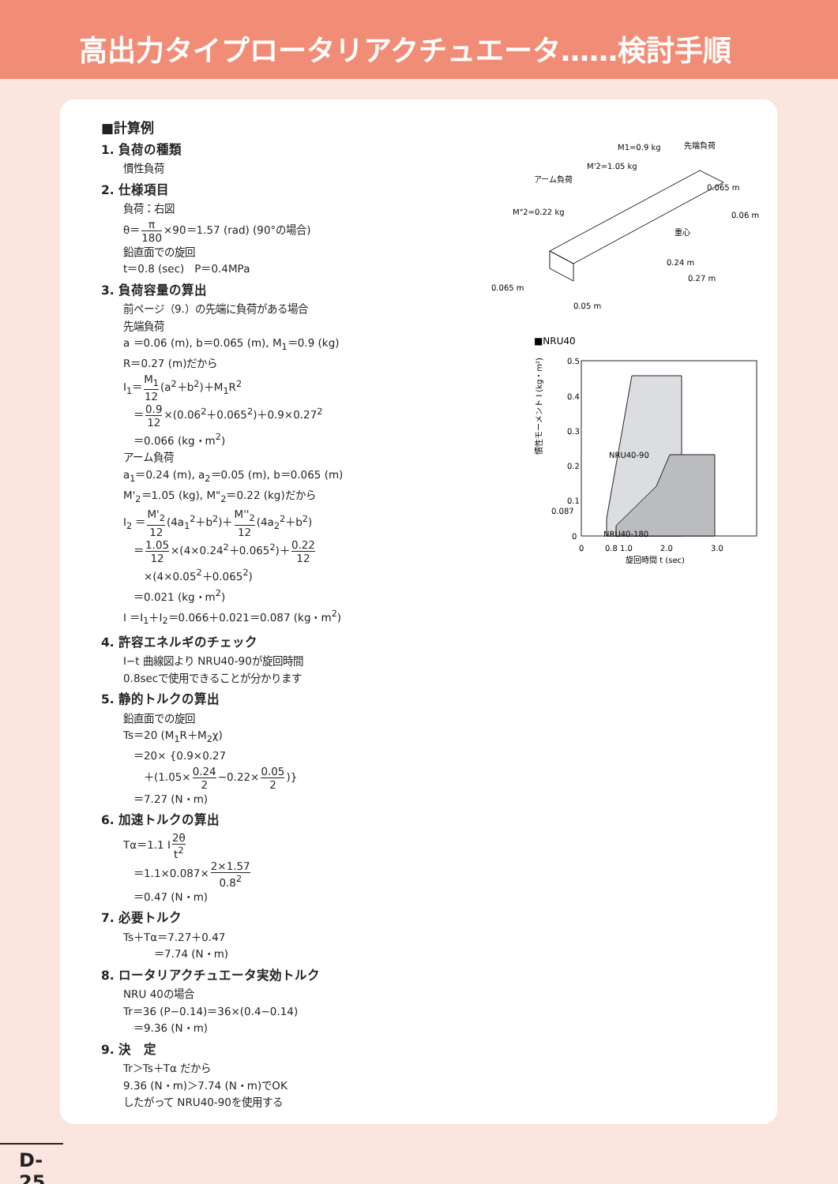高出力タイプロータリアクチュエータ……検討手順
■計算例
1. 負荷の種類
慣性負荷
2. 仕様項目
負荷：右図
θ＝π 180×90＝1.57 (rad) (90°の場合)
鉛直面での旋回
t＝0.8 (sec)　P＝0.4MPa
3. 負荷容量の算出
前ページ（9.）の先端に負荷がある場合
先端負荷
a ＝0.06 (m), b＝0.065 (m), M<sub>1</sub>＝0.9 (kg)
R＝0.27 (m)だから
I<sub>1</sub>＝M<sub>1</sub> 12(a<sup>2</sup>＋b<sup>2</sup>)＋M<sub>1</sub>R<sup>2</sup>
　＝0.9 12×(0.06<sup>2</sup>＋0.065<sup>2</sup>)＋0.9×0.27<sup>2</sup>
　＝0.066 (kg・m<sup>2</sup>)
アーム負荷
a<sub>1</sub>＝0.24 (m), a<sub>2</sub>＝0.05 (m), b＝0.065 (m)
M'<sub>2</sub>＝1.05 (kg), M"<sub>2</sub>＝0.22 (kg)だから
I<sub>2</sub> ＝M'<sub>2</sub> 12(4a<sub>1</sub><sup>2</sup>＋b<sup>2</sup>)＋M''<sub>2</sub> 12(4a<sub>2</sub><sup>2</sup>＋b<sup>2</sup>)
　＝1.05 12×(4×0.24<sup>2</sup>＋0.065<sup>2</sup>)＋0.22 12
　　×(4×0.05<sup>2</sup>＋0.065<sup>2</sup>)
　＝0.021 (kg・m<sup>2</sup>)
I ＝I<sub>1</sub>＋I<sub>2</sub>＝0.066＋0.021＝0.087 (kg・m<sup>2</sup>)
4. 許容エネルギのチェック
I−t 曲線図より NRU40-90が旋回時間
0.8secで使用できることが分かります
5. 静的トルクの算出
鉛直面での旋回
Ts＝20 (M<sub>1</sub>R＋M<sub>2</sub>χ)
　＝20× {0.9×0.27
　　＋(1.05×0.24 2−0.22×0.05 2)}
　＝7.27 (N・m)
6. 加速トルクの算出
Tα＝1.1 I2θ t<sup>2</sup>
　＝1.1×0.087×2×1.57 0.8<sup>2</sup>
　＝0.47 (N・m)
7. 必要トルク
Ts＋Tα＝7.27＋0.47
　　　＝7.74 (N・m)
8. ロータリアクチュエータ実効トルク
NRU 40の場合
Tr＝36 (P−0.14)＝36×(0.4−0.14)
　＝9.36 (N・m)
9. 決　定
Tr＞Ts＋Tα だから
9.36 (N・m)＞7.74 (N・m)でOK
したがって NRU40-90を使用する
M1=0.9 kg
先端負荷
M'2=1.05 kg
アーム負荷
M"2=0.22 kg
0.065 m
重心
0.065 m
0.24 m
0.27 m
0.06 m
0.05 m
■NRU40
NRU40-90
NRU40-180
0.5
0.4
0.3
0.2
0.1
0.087
0
0
0.8 1.0
2.0
3.0
旋回時間 t (sec)
慣性モーメント I (kg・m²)
D-25